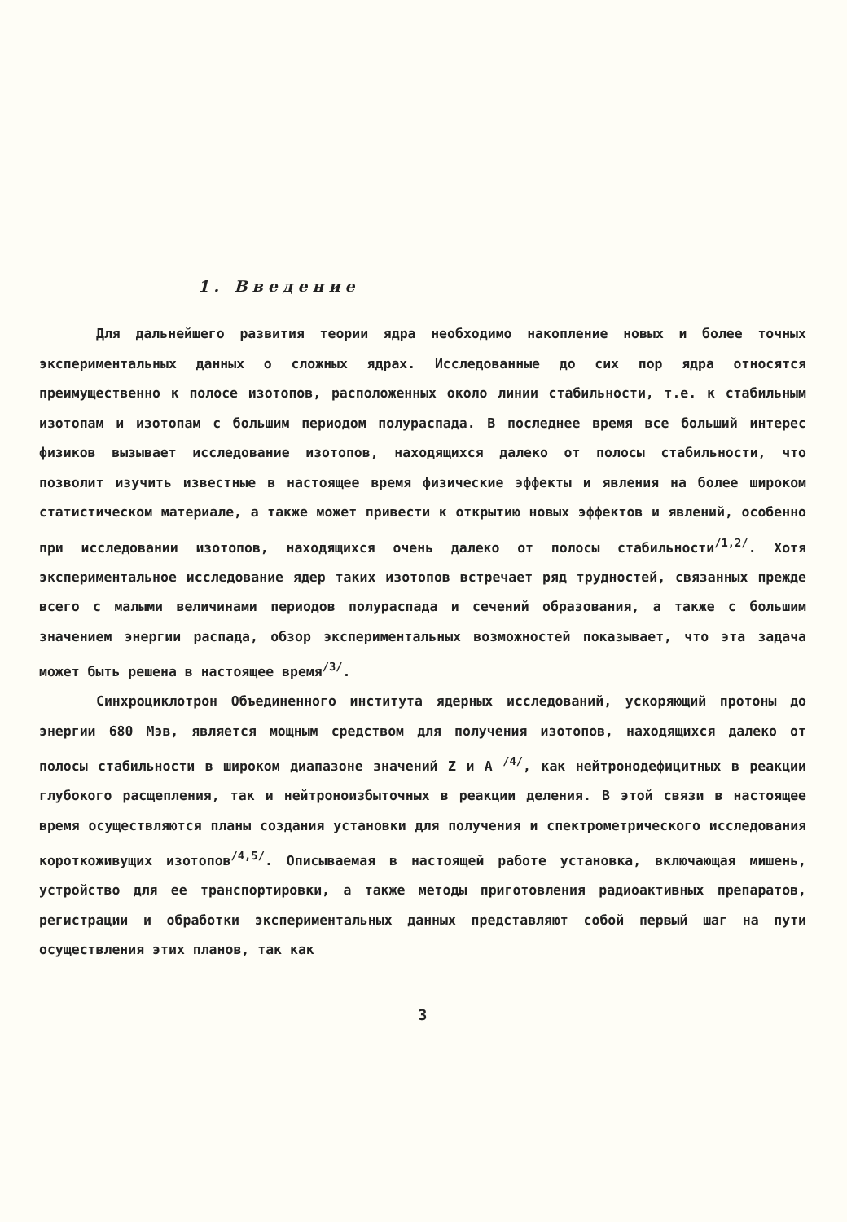1. Введение
Для дальнейшего развития теории ядра необходимо накопление новых и более точных экспериментальных данных о сложных ядрах. Исследованные до сих пор ядра относятся преимущественно к полосе изотопов, расположенных около линии стабильности, т.е. к стабильным изотопам и изотопам с большим периодом полураспада. В последнее время все больший интерес физиков вызывает исследование изотопов, находящихся далеко от полосы стабильности, что позволит изучить известные в настоящее время физические эффекты и явления на более широком статистическом материале, а также может привести к открытию новых эффектов и явлений, особенно при исследовании изотопов, находящихся очень далеко от полосы стабильности<sup>/1,2/</sup>. Хотя экспериментальное исследование ядер таких изотопов встречает ряд трудностей, связанных прежде всего с малыми величинами периодов полураспада и сечений образования, а также с большим значением энергии распада, обзор экспериментальных возможностей показывает, что эта задача может быть решена в настоящее время<sup>/3/</sup>.
Синхроциклотрон Объединенного института ядерных исследований, ускоряющий протоны до энергии 680 Мэв, является мощным средством для получения изотопов, находящихся далеко от полосы стабильности в широком диапазоне значений Z и A <sup>/4/</sup>, как нейтронодефицитных в реакции глубокого расщепления, так и нейтроноизбыточных в реакции деления. В этой связи в настоящее время осуществляются планы создания установки для получения и спектрометрического исследования короткоживущих изотопов<sup>/4,5/</sup>. Описываемая в настоящей работе установка, включающая мишень, устройство для ее транспортировки, а также методы приготовления радиоактивных препаратов, регистрации и обработки экспериментальных данных представляют собой первый шаг на пути осуществления этих планов, так как
3